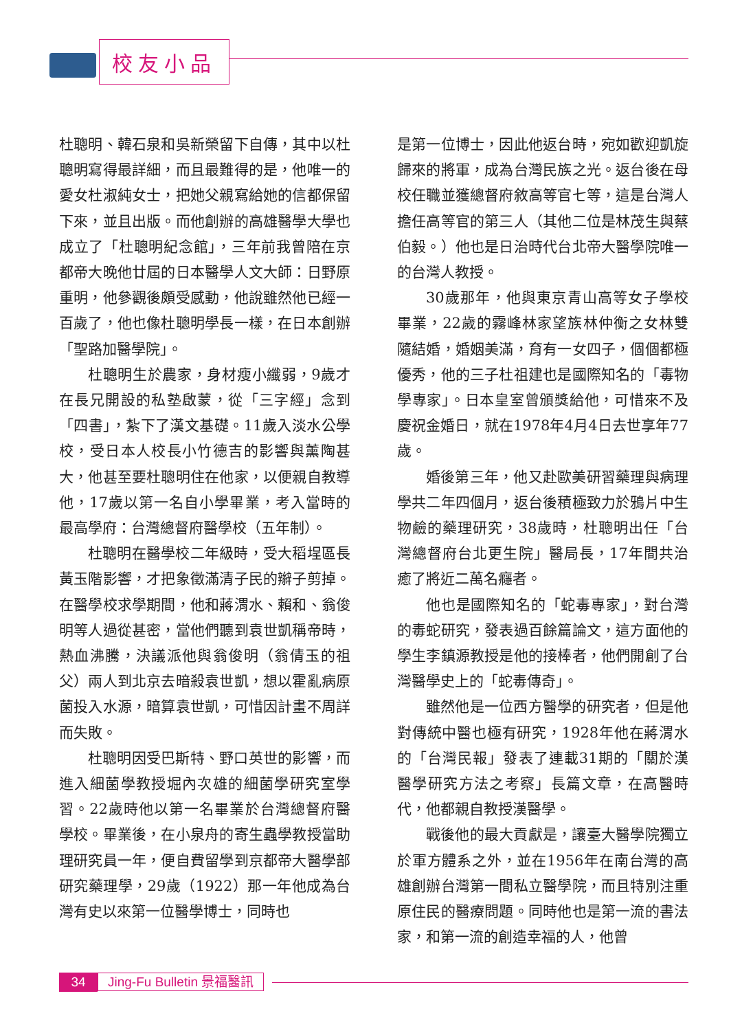校友小品
杜聰明、韓石泉和吳新榮留下自傳，其中以杜聰明寫得最詳細，而且最難得的是，他唯一的愛女杜淑純女士，把她父親寫給她的信都保留下來，並且出版。而他創辦的高雄醫學大學也成立了「杜聰明紀念館」，三年前我曾陪在京都帝大晚他廿屆的日本醫學人文大師：日野原重明，他參觀後頗受感動，他說雖然他已經一百歲了，他也像杜聰明學長一樣，在日本創辦「聖路加醫學院」。
杜聰明生於農家，身材瘦小纖弱，9歲才在長兄開設的私塾啟蒙，從「三字經」念到「四書」，紮下了漢文基礎。11歲入淡水公學校，受日本人校長小竹德吉的影響與薰陶甚大，他甚至要杜聰明住在他家，以便親自教導他，17歲以第一名自小學畢業，考入當時的最高學府：台灣總督府醫學校（五年制）。
杜聰明在醫學校二年級時，受大稻埕區長黃玉階影響，才把象徵滿清子民的辮子剪掉。在醫學校求學期間，他和蔣渭水、賴和、翁俊明等人過從甚密，當他們聽到袁世凱稱帝時，熱血沸騰，決議派他與翁俊明（翁倩玉的祖父）兩人到北京去暗殺袁世凱，想以霍亂病原菌投入水源，暗算袁世凱，可惜因計畫不周詳而失敗。
杜聰明因受巴斯特、野口英世的影響，而進入細菌學教授堀內次雄的細菌學研究室學習。22歲時他以第一名畢業於台灣總督府醫學校。畢業後，在小泉舟的寄生蟲學教授當助理研究員一年，便自費留學到京都帝大醫學部研究藥理學，29歲（1922）那一年他成為台灣有史以來第一位醫學博士，同時也
是第一位博士，因此他返台時，宛如歡迎凱旋歸來的將軍，成為台灣民族之光。返台後在母校任職並獲總督府敘高等官七等，這是台灣人擔任高等官的第三人（其他二位是林茂生與蔡伯毅。）他也是日治時代台北帝大醫學院唯一的台灣人教授。
30歲那年，他與東京青山高等女子學校畢業，22歲的霧峰林家望族林仲衡之女林雙隨結婚，婚姻美滿，育有一女四子，個個都極優秀，他的三子杜祖建也是國際知名的「毒物學專家」。日本皇室曾頒獎給他，可惜來不及慶祝金婚日，就在1978年4月4日去世享年77歲。
婚後第三年，他又赴歐美研習藥理與病理學共二年四個月，返台後積極致力於鴉片中生物鹼的藥理研究，38歲時，杜聰明出任「台灣總督府台北更生院」醫局長，17年間共治癒了將近二萬名癮者。
他也是國際知名的「蛇毒專家」，對台灣的毒蛇研究，發表過百餘篇論文，這方面他的學生李鎮源教授是他的接棒者，他們開創了台灣醫學史上的「蛇毒傳奇」。
雖然他是一位西方醫學的研究者，但是他對傳統中醫也極有研究，1928年他在蔣渭水的「台灣民報」發表了連載31期的「關於漢醫學研究方法之考察」長篇文章，在高醫時代，他都親自教授漢醫學。
戰後他的最大貢獻是，讓臺大醫學院獨立於軍方體系之外，並在1956年在南台灣的高雄創辦台灣第一間私立醫學院，而且特別注重原住民的醫療問題。同時他也是第一流的書法家，和第一流的創造幸福的人，他曾
34 Jing-Fu Bulletin 景福醫訊